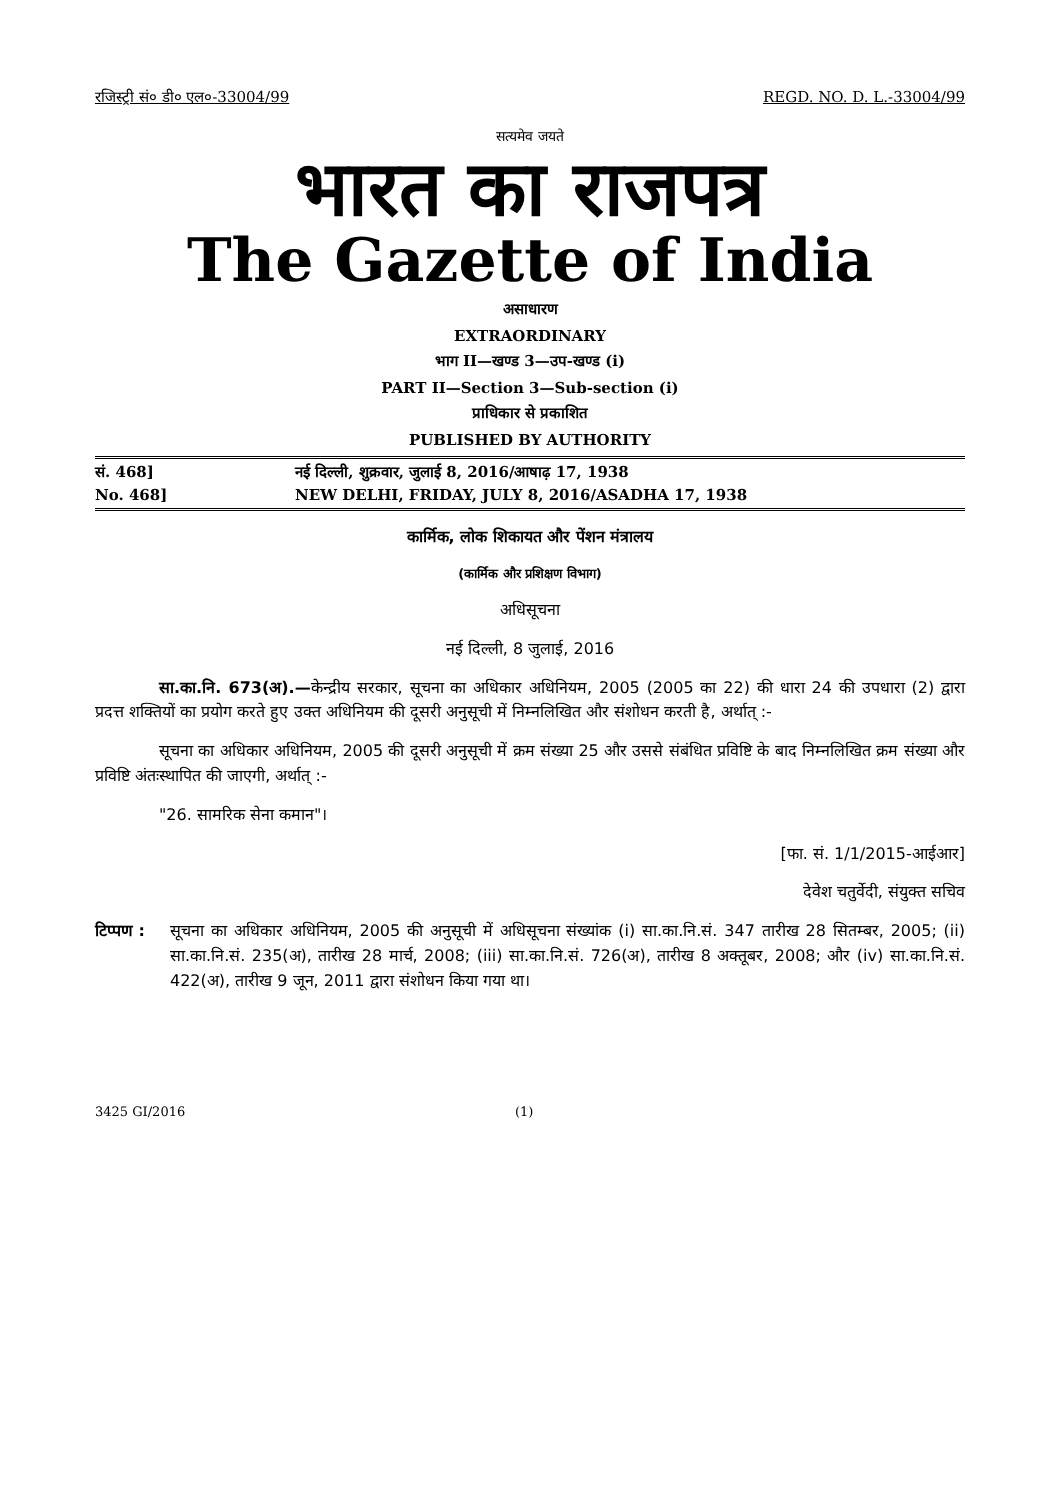रजिस्ट्री सं० डी० एल०-33004/99 REGD. NO. D. L.-33004/99
सत्यमेव जयते
भारत का राजपत्र
The Gazette of India
असाधारण
EXTRAORDINARY
भाग II—खण्ड 3—उप-खण्ड (i)
PART II—Section 3—Sub-section (i)
प्राधिकार से प्रकाशित
PUBLISHED BY AUTHORITY
सं. 468] नई दिल्ली, शुक्रवार, जुलाई 8, 2016/आषाढ़ 17, 1938
No. 468] NEW DELHI, FRIDAY, JULY 8, 2016/ASADHA 17, 1938
कार्मिक, लोक शिकायत और पेंशन मंत्रालय
(कार्मिक और प्रशिक्षण विभाग)
अधिसूचना
नई दिल्ली, 8 जुलाई, 2016
सा.का.नि. 673(अ).—केन्द्रीय सरकार, सूचना का अधिकार अधिनियम, 2005 (2005 का 22) की धारा 24 की उपधारा (2) द्वारा प्रदत्त शक्तियों का प्रयोग करते हुए उक्त अधिनियम की दूसरी अनुसूची में निम्नलिखित और संशोधन करती है, अर्थात् :-
सूचना का अधिकार अधिनियम, 2005 की दूसरी अनुसूची में क्रम संख्या 25 और उससे संबंधित प्रविष्टि के बाद निम्नलिखित क्रम संख्या और प्रविष्टि अंतःस्थापित की जाएगी, अर्थात् :-
"26. सामरिक सेना कमान"।
[फा. सं. 1/1/2015-आईआर]
देवेश चतुर्वेदी, संयुक्त सचिव
टिप्पण :
सूचना का अधिकार अधिनियम, 2005 की अनुसूची में अधिसूचना संख्यांक (i) सा.का.नि.सं. 347 तारीख 28 सितम्बर, 2005; (ii) सा.का.नि.सं. 235(अ), तारीख 28 मार्च, 2008; (iii) सा.का.नि.सं. 726(अ), तारीख 8 अक्तूबर, 2008; और (iv) सा.का.नि.सं. 422(अ), तारीख 9 जून, 2011 द्वारा संशोधन किया गया था।
3425 GI/2016 (1)